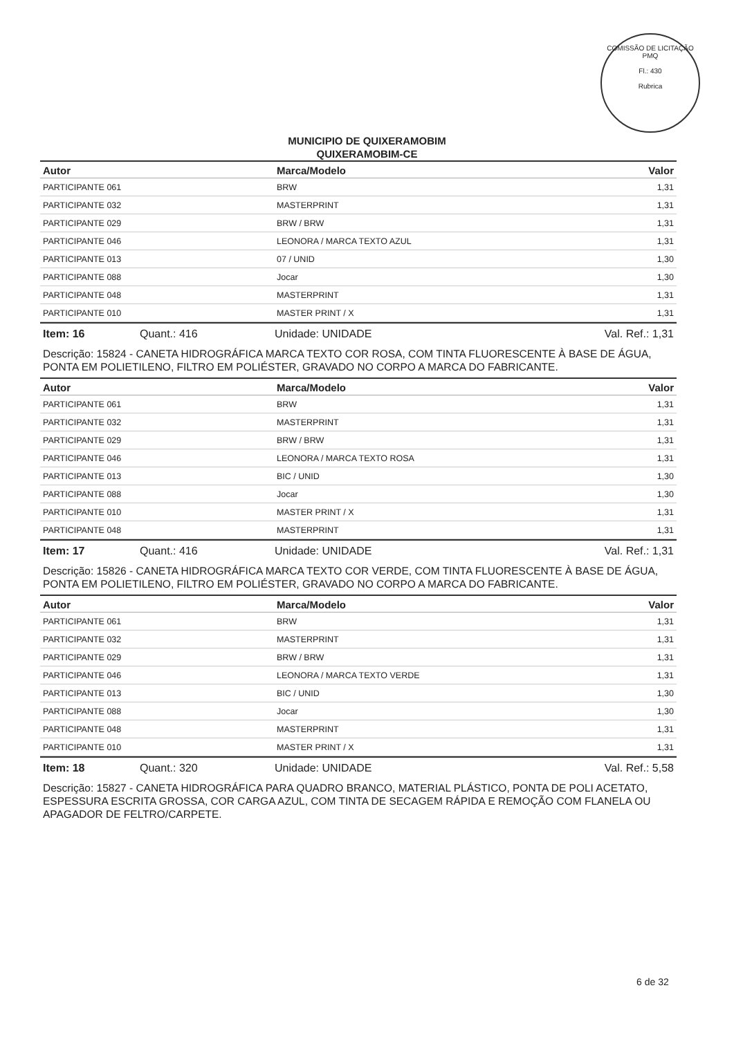COMISSÃO DE LICITAÇÃO
PMQ
Fl.: 430
Rubrica
MUNICIPIO DE QUIXERAMOBIM
QUIXERAMOBIM-CE
| Autor | Marca/Modelo | Valor |
| --- | --- | --- |
| PARTICIPANTE 061 | BRW | 1,31 |
| PARTICIPANTE 032 | MASTERPRINT | 1,31 |
| PARTICIPANTE 029 | BRW / BRW | 1,31 |
| PARTICIPANTE 046 | LEONORA / MARCA TEXTO AZUL | 1,31 |
| PARTICIPANTE 013 | 07 / UNID | 1,30 |
| PARTICIPANTE 088 | Jocar | 1,30 |
| PARTICIPANTE 048 | MASTERPRINT | 1,31 |
| PARTICIPANTE 010 | MASTER PRINT / X | 1,31 |
Item: 16 Quant.: 416 Unidade: UNIDADE Val. Ref.: 1,31
Descrição: 15824 - CANETA HIDROGRÁFICA MARCA TEXTO COR ROSA, COM TINTA FLUORESCENTE À BASE DE ÁGUA, PONTA EM POLIETILENO, FILTRO EM POLIÉSTER, GRAVADO NO CORPO A MARCA DO FABRICANTE.
| Autor | Marca/Modelo | Valor |
| --- | --- | --- |
| PARTICIPANTE 061 | BRW | 1,31 |
| PARTICIPANTE 032 | MASTERPRINT | 1,31 |
| PARTICIPANTE 029 | BRW / BRW | 1,31 |
| PARTICIPANTE 046 | LEONORA / MARCA TEXTO ROSA | 1,31 |
| PARTICIPANTE 013 | BIC / UNID | 1,30 |
| PARTICIPANTE 088 | Jocar | 1,30 |
| PARTICIPANTE 010 | MASTER PRINT / X | 1,31 |
| PARTICIPANTE 048 | MASTERPRINT | 1,31 |
Item: 17 Quant.: 416 Unidade: UNIDADE Val. Ref.: 1,31
Descrição: 15826 - CANETA HIDROGRÁFICA MARCA TEXTO COR VERDE, COM TINTA FLUORESCENTE À BASE DE ÁGUA, PONTA EM POLIETILENO, FILTRO EM POLIÉSTER, GRAVADO NO CORPO A MARCA DO FABRICANTE.
| Autor | Marca/Modelo | Valor |
| --- | --- | --- |
| PARTICIPANTE 061 | BRW | 1,31 |
| PARTICIPANTE 032 | MASTERPRINT | 1,31 |
| PARTICIPANTE 029 | BRW / BRW | 1,31 |
| PARTICIPANTE 046 | LEONORA / MARCA TEXTO VERDE | 1,31 |
| PARTICIPANTE 013 | BIC / UNID | 1,30 |
| PARTICIPANTE 088 | Jocar | 1,30 |
| PARTICIPANTE 048 | MASTERPRINT | 1,31 |
| PARTICIPANTE 010 | MASTER PRINT / X | 1,31 |
Item: 18 Quant.: 320 Unidade: UNIDADE Val. Ref.: 5,58
Descrição: 15827 - CANETA HIDROGRÁFICA PARA QUADRO BRANCO, MATERIAL PLÁSTICO, PONTA DE POLI ACETATO, ESPESSURA ESCRITA GROSSA, COR CARGA AZUL, COM TINTA DE SECAGEM RÁPIDA E REMOÇÃO COM FLANELA OU APAGADOR DE FELTRO/CARPETE.
6 de 32